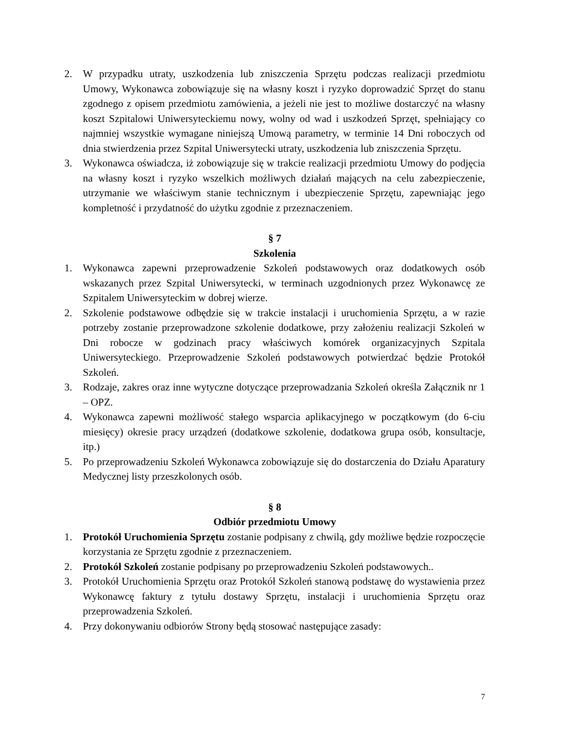2. W przypadku utraty, uszkodzenia lub zniszczenia Sprzętu podczas realizacji przedmiotu Umowy, Wykonawca zobowiązuje się na własny koszt i ryzyko doprowadzić Sprzęt do stanu zgodnego z opisem przedmiotu zamówienia, a jeżeli nie jest to możliwe dostarczyć na własny koszt Szpitalowi Uniwersyteckiemu nowy, wolny od wad i uszkodzeń Sprzęt, spełniający co najmniej wszystkie wymagane niniejszą Umową parametry, w terminie 14 Dni roboczych od dnia stwierdzenia przez Szpital Uniwersytecki utraty, uszkodzenia lub zniszczenia Sprzętu.
3. Wykonawca oświadcza, iż zobowiązuje się w trakcie realizacji przedmiotu Umowy do podjęcia na własny koszt i ryzyko wszelkich możliwych działań mających na celu zabezpieczenie, utrzymanie we właściwym stanie technicznym i ubezpieczenie Sprzętu, zapewniając jego kompletność i przydatność do użytku zgodnie z przeznaczeniem.
§ 7
Szkolenia
1. Wykonawca zapewni przeprowadzenie Szkoleń podstawowych oraz dodatkowych osób wskazanych przez Szpital Uniwersytecki, w terminach uzgodnionych przez Wykonawcę ze Szpitalem Uniwersyteckim w dobrej wierze.
2. Szkolenie podstawowe odbędzie się w trakcie instalacji i uruchomienia Sprzętu, a w razie potrzeby zostanie przeprowadzone szkolenie dodatkowe, przy założeniu realizacji Szkoleń w Dni robocze w godzinach pracy właściwych komórek organizacyjnych Szpitala Uniwersyteckiego. Przeprowadzenie Szkoleń podstawowych potwierdzać będzie Protokół Szkoleń.
3. Rodzaje, zakres oraz inne wytyczne dotyczące przeprowadzania Szkoleń określa Załącznik nr 1 – OPZ.
4. Wykonawca zapewni możliwość stałego wsparcia aplikacyjnego w początkowym (do 6-ciu miesięcy) okresie pracy urządzeń (dodatkowe szkolenie, dodatkowa grupa osób, konsultacje, itp.)
5. Po przeprowadzeniu Szkoleń Wykonawca zobowiązuje się do dostarczenia do Działu Aparatury Medycznej listy przeszkolonych osób.
§ 8
Odbiór przedmiotu Umowy
1. Protokół Uruchomienia Sprzętu zostanie podpisany z chwilą, gdy możliwe będzie rozpoczęcie korzystania ze Sprzętu zgodnie z przeznaczeniem.
2. Protokół Szkoleń zostanie podpisany po przeprowadzeniu Szkoleń podstawowych..
3. Protokół Uruchomienia Sprzętu oraz Protokół Szkoleń stanową podstawę do wystawienia przez Wykonawcę faktury z tytułu dostawy Sprzętu, instalacji i uruchomienia Sprzętu oraz przeprowadzenia Szkoleń.
4. Przy dokonywaniu odbiorów Strony będą stosować następujące zasady:
7